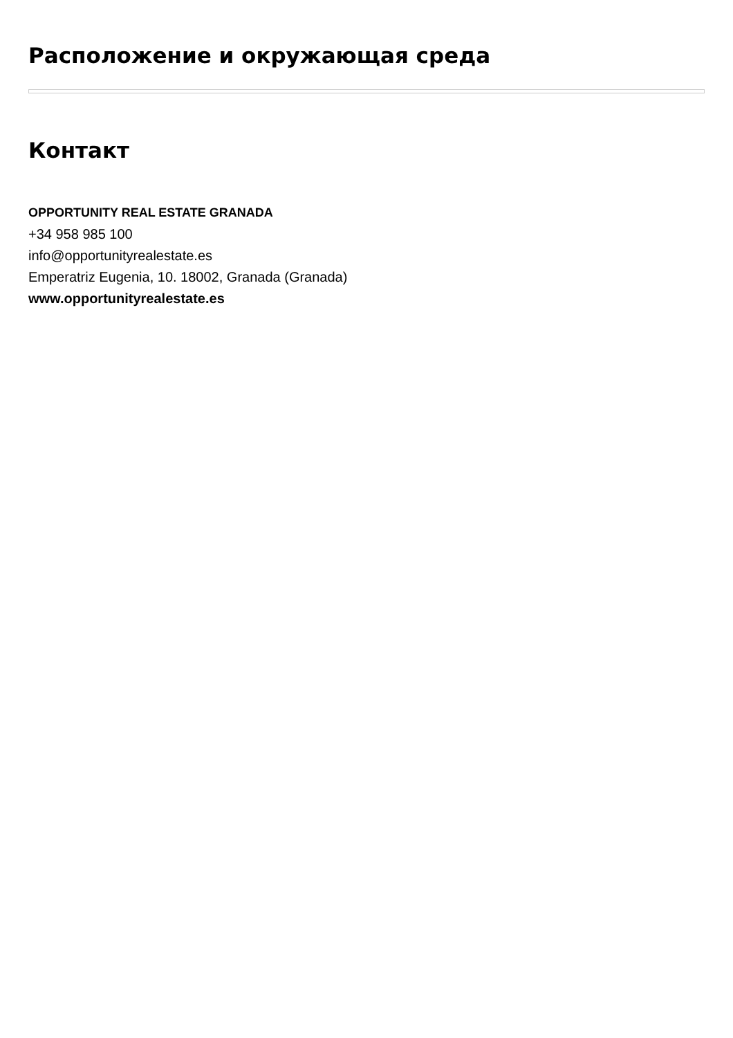Расположение и окружающая среда
Контакт
OPPORTUNITY REAL ESTATE GRANADA
+34 958 985 100
info@opportunityrealestate.es
Emperatriz Eugenia, 10. 18002, Granada (Granada)
www.opportunityrealestate.es